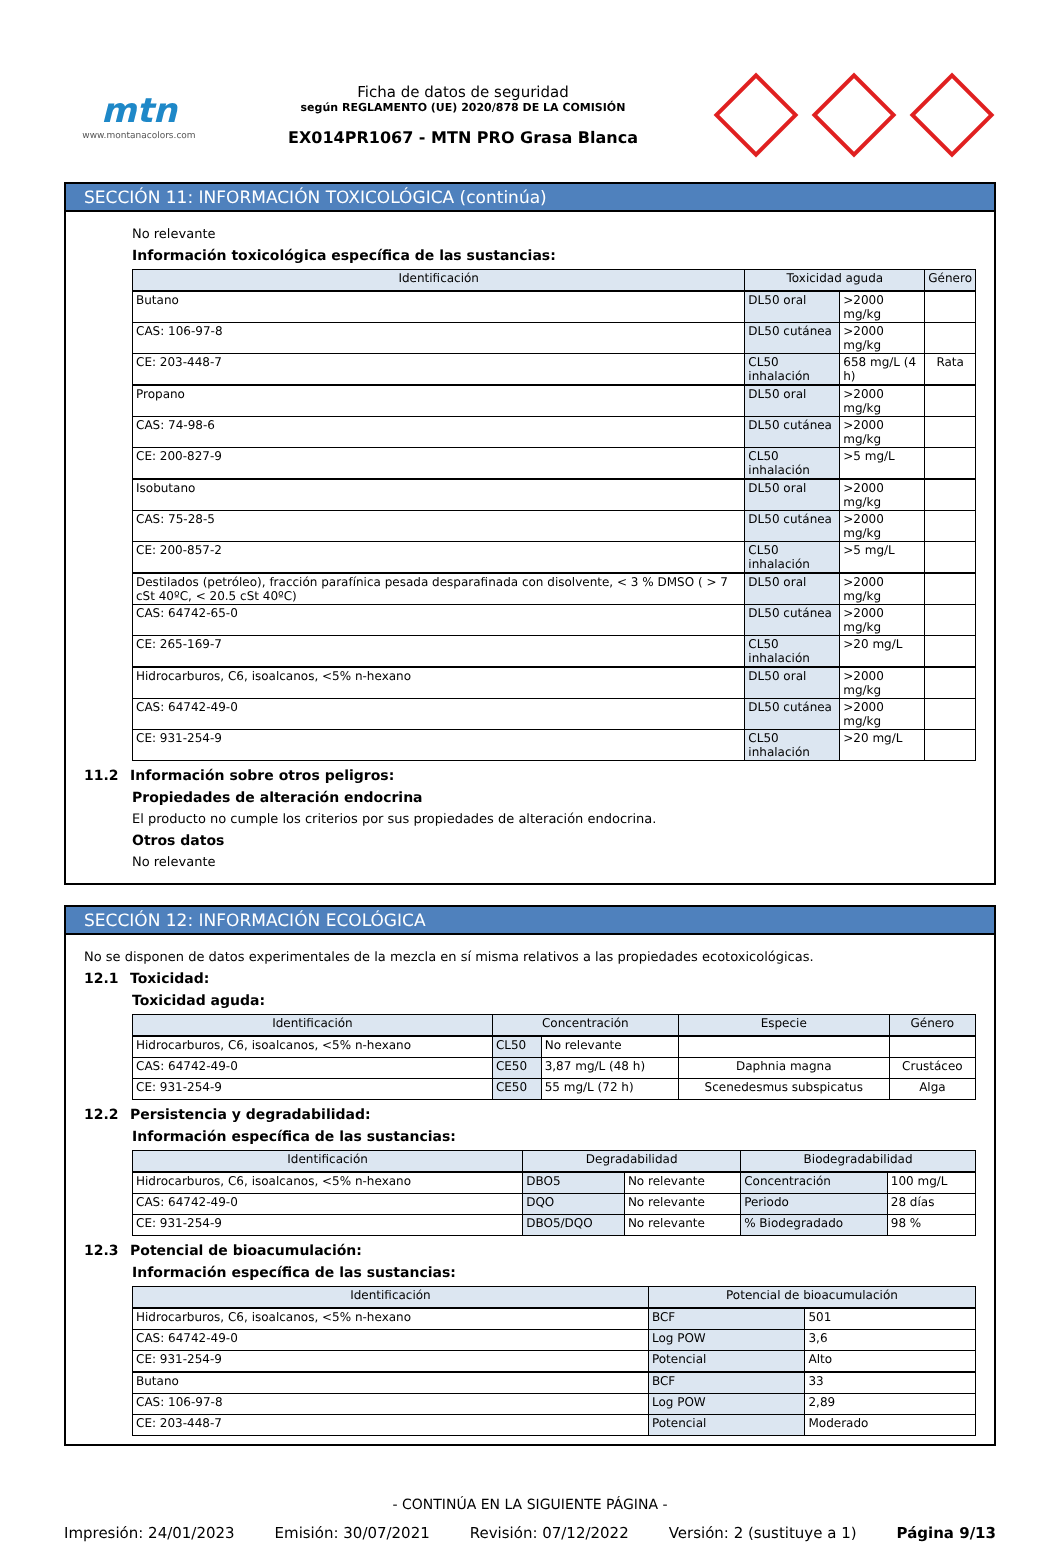mtn
www.montanacolors.com
Ficha de datos de seguridad
según REGLAMENTO (UE) 2020/878 DE LA COMISIÓN
EX014PR1067 - MTN PRO Grasa Blanca
SECCIÓN 11: INFORMACIÓN TOXICOLÓGICA (continúa)
No relevante
Información toxicológica específica de las sustancias:
| Identificación | Toxicidad aguda | | Género |
| --- | --- | --- | --- |
| Butano | DL50 oral | >2000 mg/kg | |
| CAS: 106-97-8 | DL50 cutánea | >2000 mg/kg | |
| CE: 203-448-7 | CL50 inhalación | 658 mg/L (4 h) | Rata |
| Propano | DL50 oral | >2000 mg/kg | |
| CAS: 74-98-6 | DL50 cutánea | >2000 mg/kg | |
| CE: 200-827-9 | CL50 inhalación | >5 mg/L | |
| Isobutano | DL50 oral | >2000 mg/kg | |
| CAS: 75-28-5 | DL50 cutánea | >2000 mg/kg | |
| CE: 200-857-2 | CL50 inhalación | >5 mg/L | |
| Destilados (petróleo), fracción parafínica pesada desparafinada con disolvente, < 3 % DMSO ( > 7 cSt 40ºC, < 20.5 cSt 40ºC) | DL50 oral | >2000 mg/kg | |
| CAS: 64742-65-0 | DL50 cutánea | >2000 mg/kg | |
| CE: 265-169-7 | CL50 inhalación | >20 mg/L | |
| Hidrocarburos, C6, isoalcanos, <5% n-hexano | DL50 oral | >2000 mg/kg | |
| CAS: 64742-49-0 | DL50 cutánea | >2000 mg/kg | |
| CE: 931-254-9 | CL50 inhalación | >20 mg/L | |
11.2 Información sobre otros peligros:
Propiedades de alteración endocrina
El producto no cumple los criterios por sus propiedades de alteración endocrina.
Otros datos
No relevante
SECCIÓN 12: INFORMACIÓN ECOLÓGICA
No se disponen de datos experimentales de la mezcla en sí misma relativos a las propiedades ecotoxicológicas.
12.1 Toxicidad:
Toxicidad aguda:
| Identificación | Concentración | | Especie | Género |
| --- | --- | --- | --- | --- |
| Hidrocarburos, C6, isoalcanos, <5% n-hexano | CL50 | No relevante | | |
| CAS: 64742-49-0 | CE50 | 3,87 mg/L (48 h) | Daphnia magna | Crustáceo |
| CE: 931-254-9 | CE50 | 55 mg/L (72 h) | Scenedesmus subspicatus | Alga |
12.2 Persistencia y degradabilidad:
Información específica de las sustancias:
| Identificación | Degradabilidad | | Biodegradabilidad | |
| --- | --- | --- | --- | --- |
| Hidrocarburos, C6, isoalcanos, <5% n-hexano | DBO5 | No relevante | Concentración | 100 mg/L |
| CAS: 64742-49-0 | DQO | No relevante | Periodo | 28 días |
| CE: 931-254-9 | DBO5/DQO | No relevante | % Biodegradado | 98 % |
12.3 Potencial de bioacumulación:
Información específica de las sustancias:
| Identificación | Potencial de bioacumulación | |
| --- | --- | --- |
| Hidrocarburos, C6, isoalcanos, <5% n-hexano | BCF | 501 |
| CAS: 64742-49-0 | Log POW | 3,6 |
| CE: 931-254-9 | Potencial | Alto |
| Butano | BCF | 33 |
| CAS: 106-97-8 | Log POW | 2,89 |
| CE: 203-448-7 | Potencial | Moderado |
- CONTINÚA EN LA SIGUIENTE PÁGINA -
Impresión: 24/01/2023 Emisión: 30/07/2021 Revisión: 07/12/2022 Versión: 2 (sustituye a 1) Página 9/13